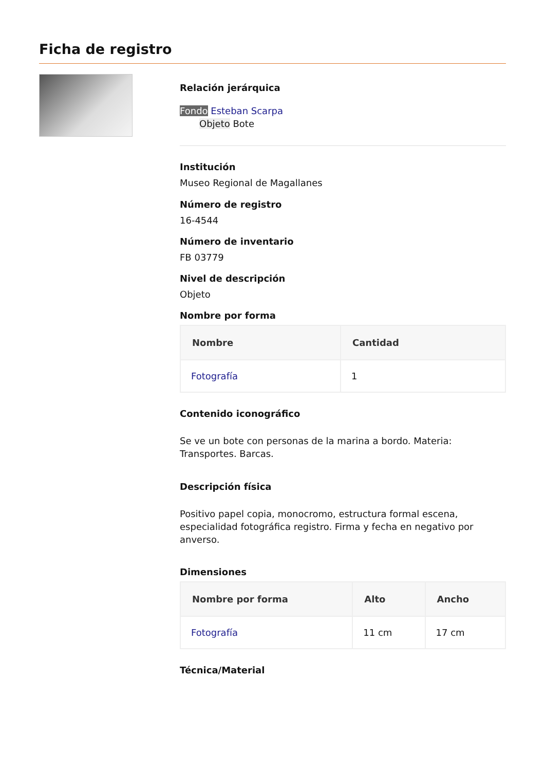Ficha de registro
Relación jerárquica
Fondo Esteban Scarpa
Objeto Bote
Institución
Museo Regional de Magallanes
Número de registro
16-4544
Número de inventario
FB 03779
Nivel de descripción
Objeto
Nombre por forma
| Nombre | Cantidad |
| --- | --- |
| Fotografía | 1 |
Contenido iconográfico
Se ve un bote con personas de la marina a bordo. Materia: Transportes. Barcas.
Descripción física
Positivo papel copia, monocromo, estructura formal escena, especialidad fotográfica registro. Firma y fecha en negativo por anverso.
Dimensiones
| Nombre por forma | Alto | Ancho |
| --- | --- | --- |
| Fotografía | 11 cm | 17 cm |
Técnica/Material